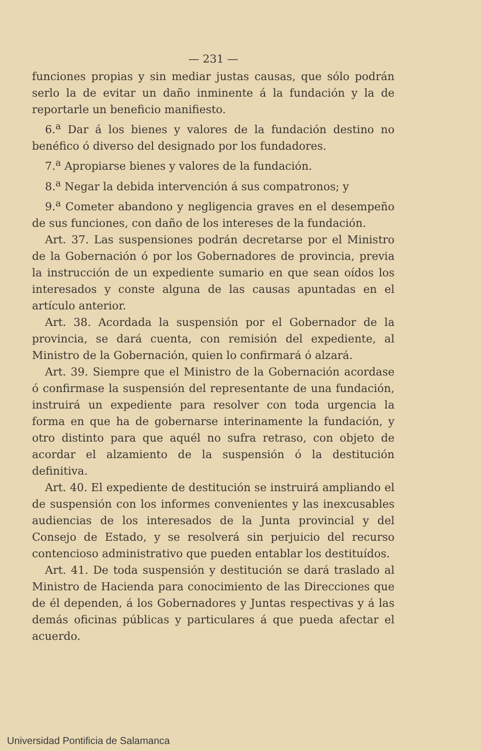— 231 —
funciones propias y sin mediar justas causas, que sólo podrán serlo la de evitar un daño inminente á la fundación y la de reportarle un beneficio manifiesto.
6.<sup>a</sup> Dar á los bienes y valores de la fundación destino no benéfico ó diverso del designado por los fundadores.
7.<sup>a</sup> Apropiarse bienes y valores de la fundación.
8.<sup>a</sup> Negar la debida intervención á sus compatronos; y
9.<sup>a</sup> Cometer abandono y negligencia graves en el desempeño de sus funciones, con daño de los intereses de la fundación.
Art. 37. Las suspensiones podrán decretarse por el Ministro de la Gobernación ó por los Gobernadores de provincia, previa la instrucción de un expediente sumario en que sean oídos los interesados y conste alguna de las causas apuntadas en el artículo anterior.
Art. 38. Acordada la suspensión por el Gobernador de la provincia, se dará cuenta, con remisión del expediente, al Ministro de la Gobernación, quien lo confirmará ó alzará.
Art. 39. Siempre que el Ministro de la Gobernación acordase ó confirmase la suspensión del representante de una fundación, instruirá un expediente para resolver con toda urgencia la forma en que ha de gobernarse interinamente la fundación, y otro distinto para que aquél no sufra retraso, con objeto de acordar el alzamiento de la suspensión ó la destitución definitiva.
Art. 40. El expediente de destitución se instruirá ampliando el de suspensión con los informes convenientes y las inexcusables audiencias de los interesados de la Junta provincial y del Consejo de Estado, y se resolverá sin perjuicio del recurso contencioso administrativo que pueden entablar los destituídos.
Art. 41. De toda suspensión y destitución se dará traslado al Ministro de Hacienda para conocimiento de las Direcciones que de él dependen, á los Gobernadores y Juntas respectivas y á las demás oficinas públicas y particulares á que pueda afectar el acuerdo.
Universidad Pontificia de Salamanca